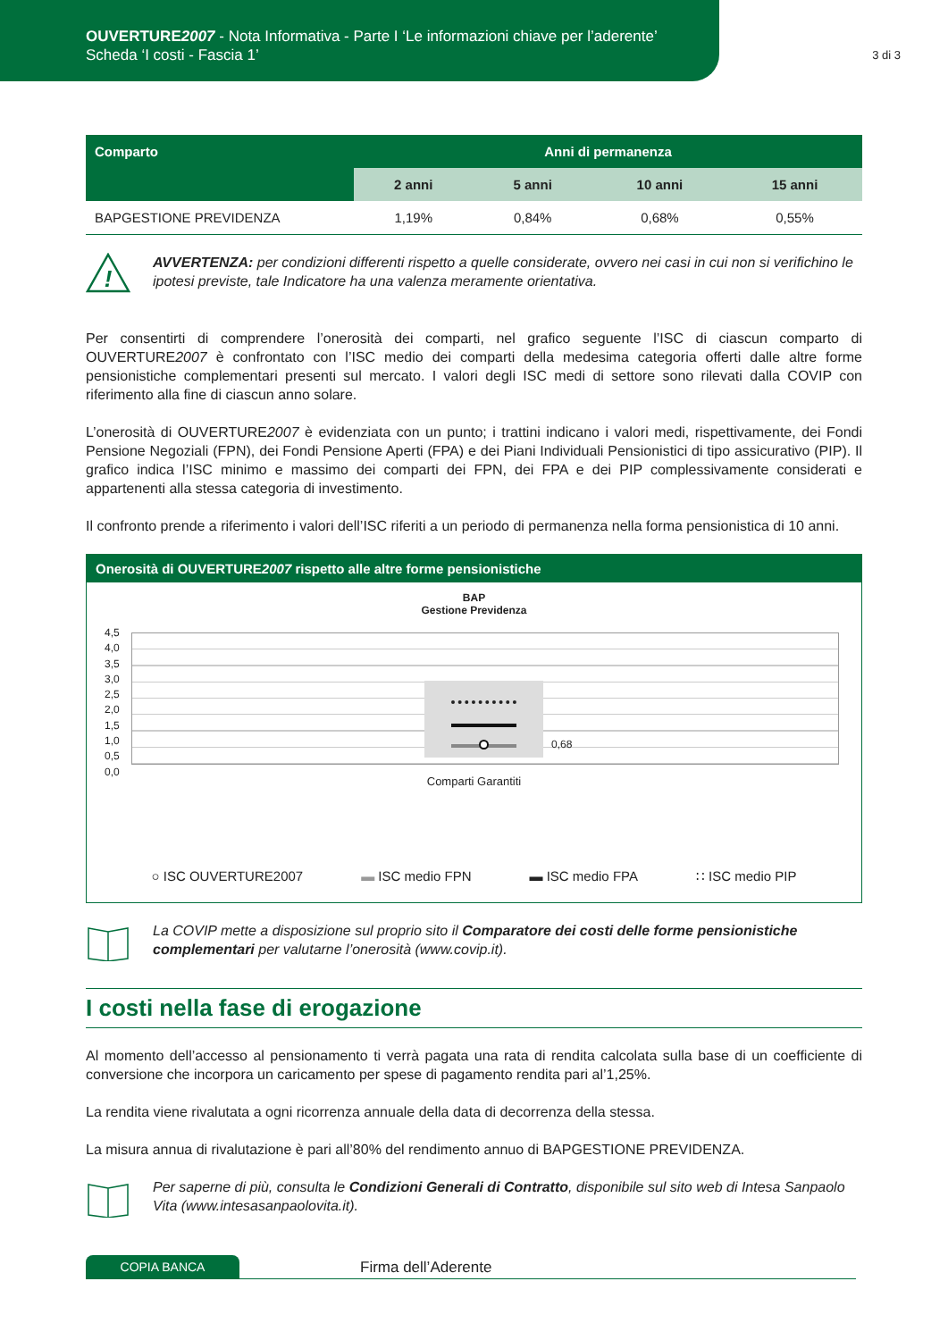OUVERTURE2007 - Nota Informativa - Parte I ‘Le informazioni chiave per l’aderente’
Scheda ‘I costi - Fascia 1’
3 di 3
| Comparto | Anni di permanenza | | | |
| --- | --- | --- | --- | --- |
| | 2 anni | 5 anni | 10 anni | 15 anni |
| BAPGESTIONE PREVIDENZA | 1,19% | 0,84% | 0,68% | 0,55% |
!
AVVERTENZA: per condizioni differenti rispetto a quelle considerate, ovvero nei casi in cui non si verifichino le ipotesi previste, tale Indicatore ha una valenza meramente orientativa.
Per consentirti di comprendere l’onerosità dei comparti, nel grafico seguente l’ISC di ciascun comparto di OUVERTURE2007 è confrontato con l’ISC medio dei comparti della medesima categoria offerti dalle altre forme pensionistiche complementari presenti sul mercato. I valori degli ISC medi di settore sono rilevati dalla COVIP con riferimento alla fine di ciascun anno solare.
L’onerosità di OUVERTURE2007 è evidenziata con un punto; i trattini indicano i valori medi, rispettivamente, dei Fondi Pensione Negoziali (FPN), dei Fondi Pensione Aperti (FPA) e dei Piani Individuali Pensionistici di tipo assicurativo (PIP). Il grafico indica l’ISC minimo e massimo dei comparti dei FPN, dei FPA e dei PIP complessivamente considerati e appartenenti alla stessa categoria di investimento.
Il confronto prende a riferimento i valori dell’ISC riferiti a un periodo di permanenza nella forma pensionistica di 10 anni.
Onerosità di OUVERTURE2007 rispetto alle altre forme pensionistiche
BAP
Gestione Previdenza
4,5
4,0
3,5
3,0
2,5
2,0
1,5
1,0
0,5
0,0
0,68
Comparti Garantiti
○ ISC OUVERTURE2007 ▬ ISC medio FPN ▬ ISC medio FPA ∷ ISC medio PIP
La COVIP mette a disposizione sul proprio sito il Comparatore dei costi delle forme pensionistiche complementari per valutarne l’onerosità (www.covip.it).
I costi nella fase di erogazione
Al momento dell’accesso al pensionamento ti verrà pagata una rata di rendita calcolata sulla base di un coefficiente di conversione che incorpora un caricamento per spese di pagamento rendita pari al’1,25%.
La rendita viene rivalutata a ogni ricorrenza annuale della data di decorrenza della stessa.
La misura annua di rivalutazione è pari all’80% del rendimento annuo di BAPGESTIONE PREVIDENZA.
Per saperne di più, consulta le Condizioni Generali di Contratto, disponibile sul sito web di Intesa Sanpaolo Vita (www.intesasanpaolovita.it).
COPIA BANCA
Firma dell’Aderente